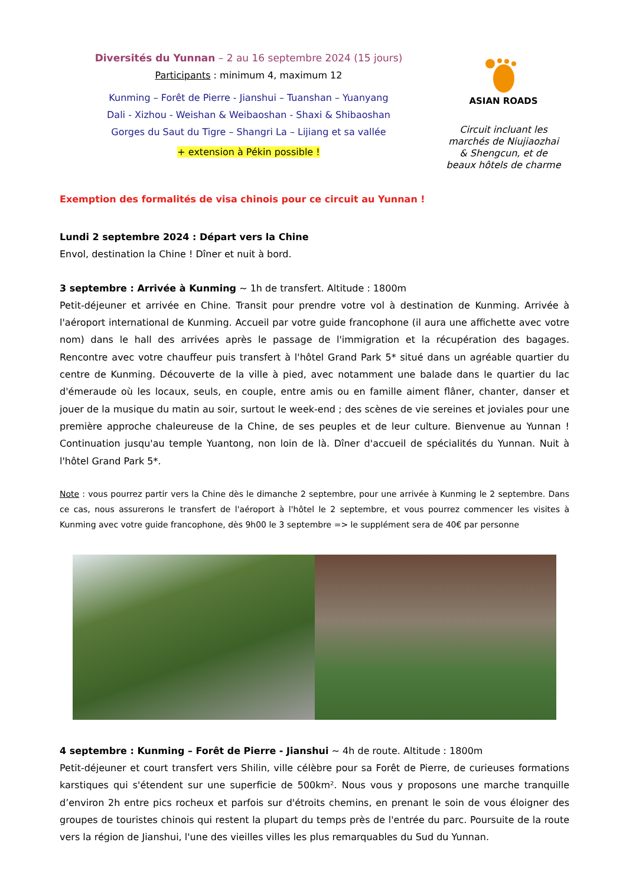Diversités du Yunnan – 2 au 16 septembre 2024 (15 jours)
Participants : minimum 4, maximum 12
Kunming – Forêt de Pierre - Jianshui – Tuanshan – Yuanyang
Dali - Xizhou - Weishan & Weibaoshan - Shaxi & Shibaoshan
Gorges du Saut du Tigre – Shangri La – Lijiang et sa vallée
+ extension à Pékin possible !
ASIAN ROADS
Circuit incluant les
marchés de Niujiaozhai
& Shengcun, et de
beaux hôtels de charme
Exemption des formalités de visa chinois pour ce circuit au Yunnan !
Lundi 2 septembre 2024 : Départ vers la Chine
Envol, destination la Chine ! Dîner et nuit à bord.
3 septembre : Arrivée à Kunming ~ 1h de transfert. Altitude : 1800m
Petit-déjeuner et arrivée en Chine. Transit pour prendre votre vol à destination de Kunming. Arrivée à l'aéroport international de Kunming. Accueil par votre guide francophone (il aura une affichette avec votre nom) dans le hall des arrivées après le passage de l'immigration et la récupération des bagages. Rencontre avec votre chauffeur puis transfert à l'hôtel Grand Park 5* situé dans un agréable quartier du centre de Kunming. Découverte de la ville à pied, avec notamment une balade dans le quartier du lac d'émeraude où les locaux, seuls, en couple, entre amis ou en famille aiment flâner, chanter, danser et jouer de la musique du matin au soir, surtout le week-end ; des scènes de vie sereines et joviales pour une première approche chaleureuse de la Chine, de ses peuples et de leur culture. Bienvenue au Yunnan ! Continuation jusqu'au temple Yuantong, non loin de là. Dîner d'accueil de spécialités du Yunnan. Nuit à l'hôtel Grand Park 5*.
Note : vous pourrez partir vers la Chine dès le dimanche 2 septembre, pour une arrivée à Kunming le 2 septembre. Dans ce cas, nous assurerons le transfert de l'aéroport à l'hôtel le 2 septembre, et vous pourrez commencer les visites à Kunming avec votre guide francophone, dès 9h00 le 3 septembre => le supplément sera de 40€ par personne
4 septembre : Kunming – Forêt de Pierre - Jianshui ~ 4h de route. Altitude : 1800m
Petit-déjeuner et court transfert vers Shilin, ville célèbre pour sa Forêt de Pierre, de curieuses formations karstiques qui s'étendent sur une superficie de 500km². Nous vous y proposons une marche tranquille d’environ 2h entre pics rocheux et parfois sur d'étroits chemins, en prenant le soin de vous éloigner des groupes de touristes chinois qui restent la plupart du temps près de l'entrée du parc. Poursuite de la route vers la région de Jianshui, l'une des vieilles villes les plus remarquables du Sud du Yunnan.